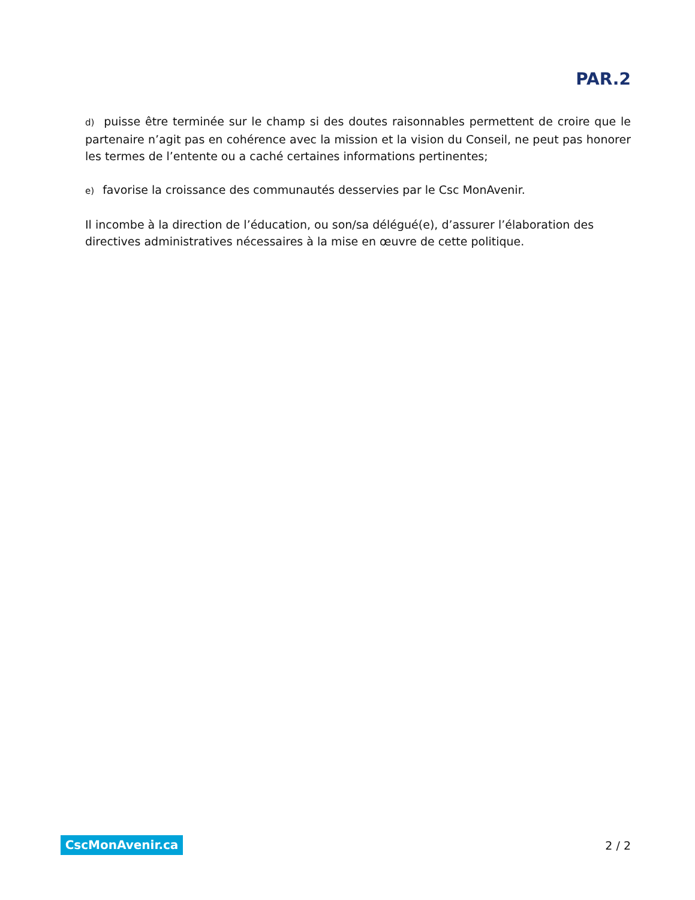PAR.2
d) puisse être terminée sur le champ si des doutes raisonnables permettent de croire que le partenaire n’agit pas en cohérence avec la mission et la vision du Conseil, ne peut pas honorer les termes de l’entente ou a caché certaines informations pertinentes;
e) favorise la croissance des communautés desservies par le Csc MonAvenir.
Il incombe à la direction de l’éducation, ou son/sa délégué(e), d’assurer l’élaboration des directives administratives nécessaires à la mise en œuvre de cette politique.
CscMonAvenir.ca
2 / 2